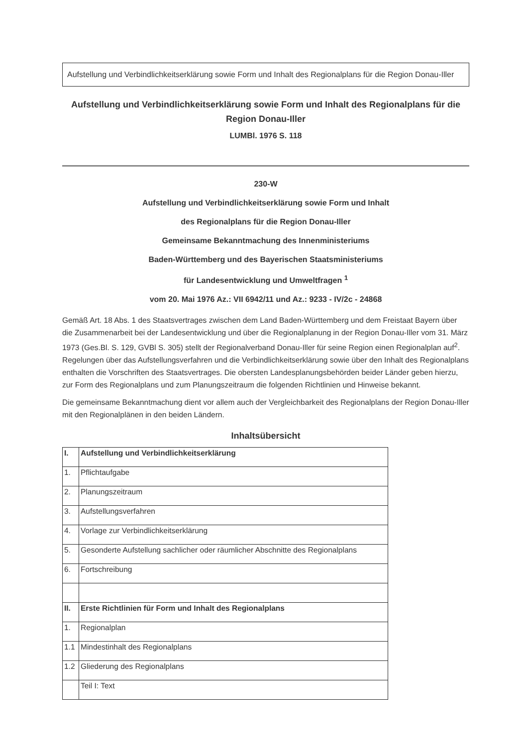Aufstellung und Verbindlichkeitserklärung sowie Form und Inhalt des Regionalplans für die Region Donau-Iller
Aufstellung und Verbindlichkeitserklärung sowie Form und Inhalt des Regionalplans für die Region Donau-Iller
LUMBl. 1976 S. 118
230-W
Aufstellung und Verbindlichkeitserklärung sowie Form und Inhalt
des Regionalplans für die Region Donau-Iller
Gemeinsame Bekanntmachung des Innenministeriums
Baden-Württemberg und des Bayerischen Staatsministeriums
für Landesentwicklung und Umweltfragen <sup>1</sup>
vom 20. Mai 1976 Az.: VII 6942/11 und Az.: 9233 - IV/2c - 24868
Gemäß Art. 18 Abs. 1 des Staatsvertrages zwischen dem Land Baden-Württemberg und dem Freistaat Bayern über die Zusammenarbeit bei der Landesentwicklung und über die Regionalplanung in der Region Donau-Iller vom 31. März 1973 (Ges.Bl. S. 129, GVBl S. 305) stellt der Regionalverband Donau-Iller für seine Region einen Regionalplan auf<sup>2</sup>. Regelungen über das Aufstellungsverfahren und die Verbindlichkeitserklärung sowie über den Inhalt des Regionalplans enthalten die Vorschriften des Staatsvertrages. Die obersten Landesplanungsbehörden beider Länder geben hierzu, zur Form des Regionalplans und zum Planungszeitraum die folgenden Richtlinien und Hinweise bekannt.
Die gemeinsame Bekanntmachung dient vor allem auch der Vergleichbarkeit des Regionalplans der Region Donau-Iller mit den Regionalplänen in den beiden Ländern.
Inhaltsübersicht
| I. | Aufstellung und Verbindlichkeitserklärung |
| 1. | Pflichtaufgabe |
| 2. | Planungszeitraum |
| 3. | Aufstellungsverfahren |
| 4. | Vorlage zur Verbindlichkeitserklärung |
| 5. | Gesonderte Aufstellung sachlicher oder räumlicher Abschnitte des Regionalplans |
| 6. | Fortschreibung |
| II. | Erste Richtlinien für Form und Inhalt des Regionalplans |
| 1. | Regionalplan |
| 1.1 | Mindestinhalt des Regionalplans |
| 1.2 | Gliederung des Regionalplans |
| | Teil I: Text |